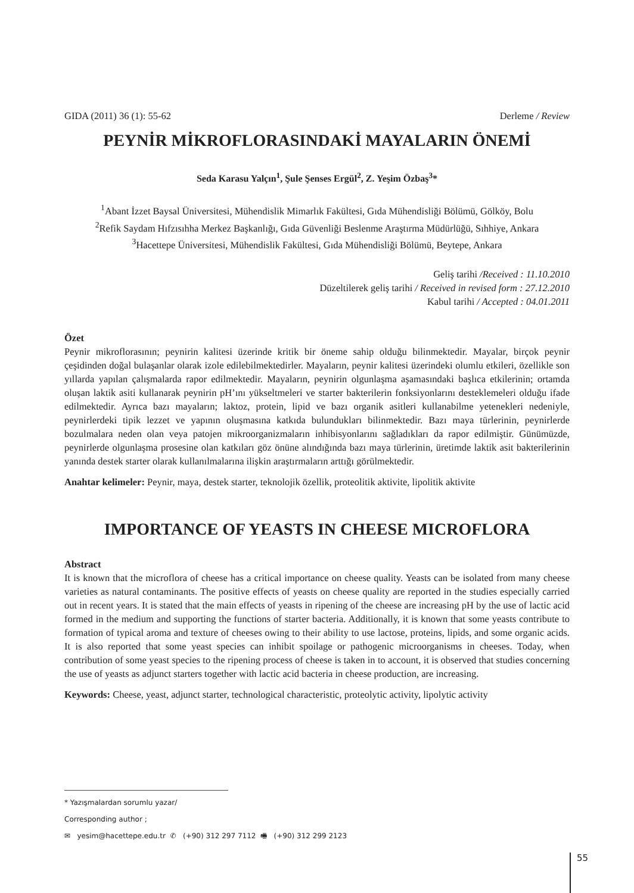GIDA (2011) 36 (1): 55-62 Derleme / Review
PEYNİR MİKROFLORASINDAKİ MAYALARIN ÖNEMİ
Seda Karasu Yalçın<sup>1</sup>, Şule Şenses Ergül<sup>2</sup>, Z. Yeşim Özbaş<sup>3</sup>*
<sup>1</sup> Abant İzzet Baysal Üniversitesi, Mühendislik Mimarlık Fakültesi, Gıda Mühendisliği Bölümü, Gölköy, Bolu
<sup>2</sup> Refik Saydam Hıfzısıhha Merkez Başkanlığı, Gıda Güvenliği Beslenme Araştırma Müdürlüğü, Sıhhiye, Ankara
<sup>3</sup> Hacettepe Üniversitesi, Mühendislik Fakültesi, Gıda Mühendisliği Bölümü, Beytepe, Ankara
Geliş tarihi /Received : 11.10.2010
Düzeltilerek geliş tarihi / Received in revised form : 27.12.2010
Kabul tarihi / Accepted : 04.01.2011
Özet
Peynir mikroflorasının; peynirin kalitesi üzerinde kritik bir öneme sahip olduğu bilinmektedir. Mayalar, birçok peynir çeşidinden doğal bulaşanlar olarak izole edilebilmektedirler. Mayaların, peynir kalitesi üzerindeki olumlu etkileri, özellikle son yıllarda yapılan çalışmalarda rapor edilmektedir. Mayaların, peynirin olgunlaşma aşamasındaki başlıca etkilerinin; ortamda oluşan laktik asiti kullanarak peynirin pH’ını yükseltmeleri ve starter bakterilerin fonksiyonlarını desteklemeleri olduğu ifade edilmektedir. Ayrıca bazı mayaların; laktoz, protein, lipid ve bazı organik asitleri kullanabilme yetenekleri nedeniyle, peynirlerdeki tipik lezzet ve yapının oluşmasına katkıda bulundukları bilinmektedir. Bazı maya türlerinin, peynirlerde bozulmalara neden olan veya patojen mikroorganizmaların inhibisyonlarını sağladıkları da rapor edilmiştir. Günümüzde, peynirlerde olgunlaşma prosesine olan katkıları göz önüne alındığında bazı maya türlerinin, üretimde laktik asit bakterilerinin yanında destek starter olarak kullanılmalarına ilişkin araştırmaların arttığı görülmektedir.
Anahtar kelimeler: Peynir, maya, destek starter, teknolojik özellik, proteolitik aktivite, lipolitik aktivite
IMPORTANCE OF YEASTS IN CHEESE MICROFLORA
Abstract
It is known that the microflora of cheese has a critical importance on cheese quality. Yeasts can be isolated from many cheese varieties as natural contaminants. The positive effects of yeasts on cheese quality are reported in the studies especially carried out in recent years. It is stated that the main effects of yeasts in ripening of the cheese are increasing pH by the use of lactic acid formed in the medium and supporting the functions of starter bacteria. Additionally, it is known that some yeasts contribute to formation of typical aroma and texture of cheeses owing to their ability to use lactose, proteins, lipids, and some organic acids. It is also reported that some yeast species can inhibit spoilage or pathogenic microorganisms in cheeses. Today, when contribution of some yeast species to the ripening process of cheese is taken in to account, it is observed that studies concerning the use of yeasts as adjunct starters together with lactic acid bacteria in cheese production, are increasing.
Keywords: Cheese, yeast, adjunct starter, technological characteristic, proteolytic activity, lipolytic activity
* Yazışmalardan sorumlu yazar/ Corresponding author ;
✉ yesim@hacettepe.edu.tr ✆ (+90) 312 297 7112 🖷 (+90) 312 299 2123
55